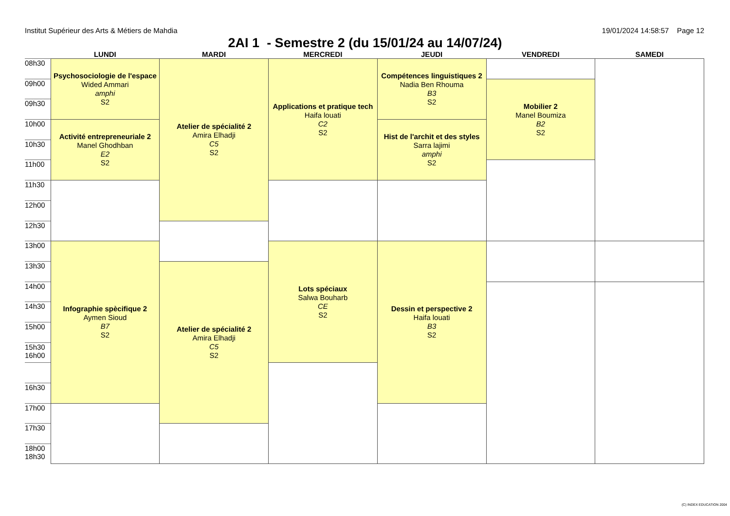Institut Supérieur des Arts & Métiers de Mahdia 19/01/2024 14:58:57 Page 12
2AI 1 - Semestre 2 (du 15/01/24 au 14/07/24)
| | LUNDI | MARDI | MERCREDI | JEUDI | VENDREDI | SAMEDI |
| --- | --- | --- | --- | --- | --- | --- |
| 08h30 | Psychosociologie de l'espace Wided Ammari amphi S2 | Atelier de spécialité 2 Amira Elhadji C5 S2 | Applications et pratique tech Haifa louati C2 S2 | Compétences linguistiques 2 Nadia Ben Rhouma B3 S2 | | |
| 09h00 | | | | | Mobilier 2 Manel Boumiza B2 S2 | |
| 09h30 | | | | | | |
| 10h00 | Activité entrepreneuriale 2 Manel Ghodhban E2 S2 | | | Hist de l'archit et des styles Sarra lajimi amphi S2 | | |
| 10h30 | | | | | | |
| 11h00 | | | | | | |
| 11h30 | | | | | | |
| 12h00 | | | | | | |
| 12h30 | | | | | | |
| 13h00 | Infographie spècifique 2 Aymen Sioud B7 S2 | | Lots spéciaux Salwa Bouharb CE S2 | Dessin et perspective 2 Haifa louati B3 S2 | | |
| 13h30 | | Atelier de spécialité 2 Amira Elhadji C5 S2 | | | | |
| 14h00 | | | | | | |
| 14h30 | | | | | | |
| 15h00 | | | | | | |
| 15h30 16h00 | | | | | | |
| 16h30 | | | | | | |
| 17h00 | | | | | | |
| 17h30 | | | | | | |
| 18h00 18h30 | | | | | | |
(C) INDEX EDUCATION 2004